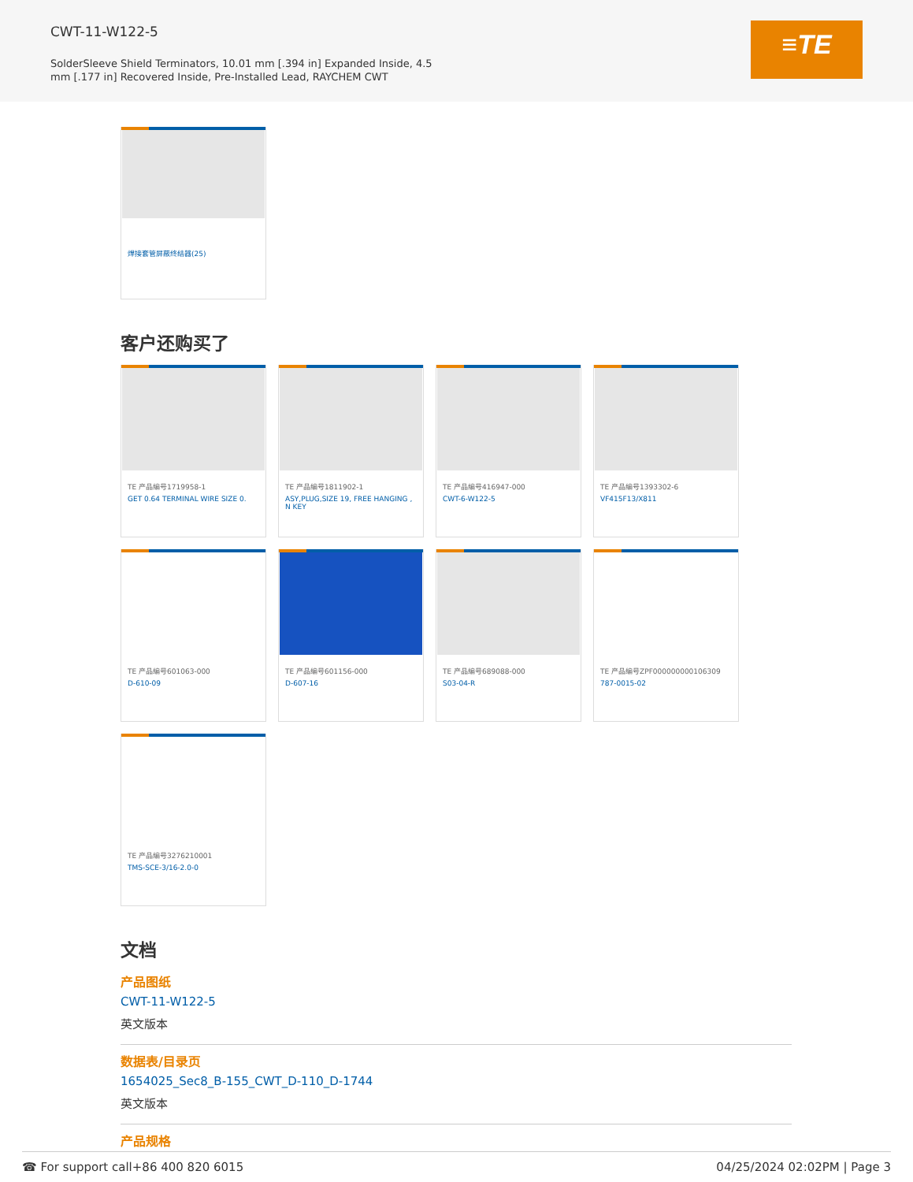CWT-11-W122-5
SolderSleeve Shield Terminators, 10.01 mm [.394 in] Expanded Inside, 4.5 mm [.177 in] Recovered Inside, Pre-Installed Lead, RAYCHEM CWT
≡TE
焊接套管屏蔽终结器(25)
客户还购买了
TE 产品编号1719958-1
GET 0.64 TERMINAL WIRE SIZE 0.
TE 产品编号1811902-1
ASY,PLUG,SIZE 19, FREE HANGING , N KEY
TE 产品编号416947-000
CWT-6-W122-5
TE 产品编号1393302-6
VF415F13/X811
TE 产品编号601063-000
D-610-09
TE 产品编号601156-000
D-607-16
TE 产品编号689088-000
S03-04-R
TE 产品编号ZPF000000000106309
787-0015-02
TE 产品编号3276210001
TMS-SCE-3/16-2.0-0
文档
产品图纸
CWT-11-W122-5
英文版本
数据表/目录页
1654025_Sec8_B-155_CWT_D-110_D-1744
英文版本
产品规格
☎ For support call+86 400 820 6015 04/25/2024 02:02PM | Page 3